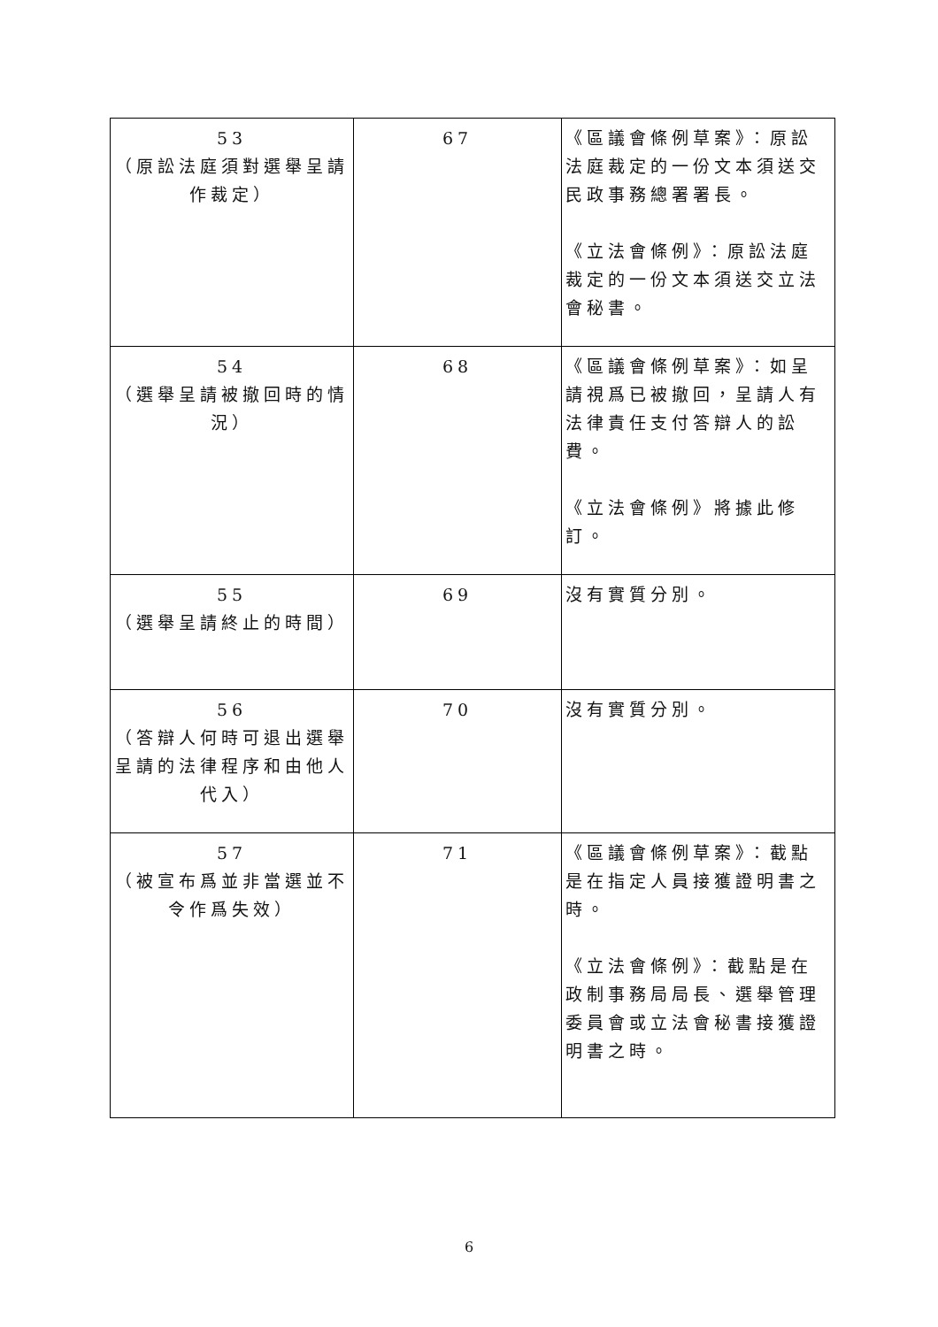| 53 （原訟法庭須對選舉呈請作裁定） | 67 | 《區議會條例草案》：原訟法庭裁定的一份文本須送交民政事務總署署長。 《立法會條例》：原訟法庭裁定的一份文本須送交立法會秘書。 |
| 54 （選舉呈請被撤回時的情況） | 68 | 《區議會條例草案》：如呈請視爲已被撤回，呈請人有法律責任支付答辯人的訟費。 《立法會條例》將據此修訂。 |
| 55 （選舉呈請終止的時間） | 69 | 沒有實質分別。 |
| 56 （答辯人何時可退出選舉呈請的法律程序和由他人代入） | 70 | 沒有實質分別。 |
| 57 （被宣布爲並非當選並不令作爲失效） | 71 | 《區議會條例草案》：截點是在指定人員接獲證明書之時。 《立法會條例》：截點是在政制事務局局長、選舉管理委員會或立法會秘書接獲證明書之時。 |
6